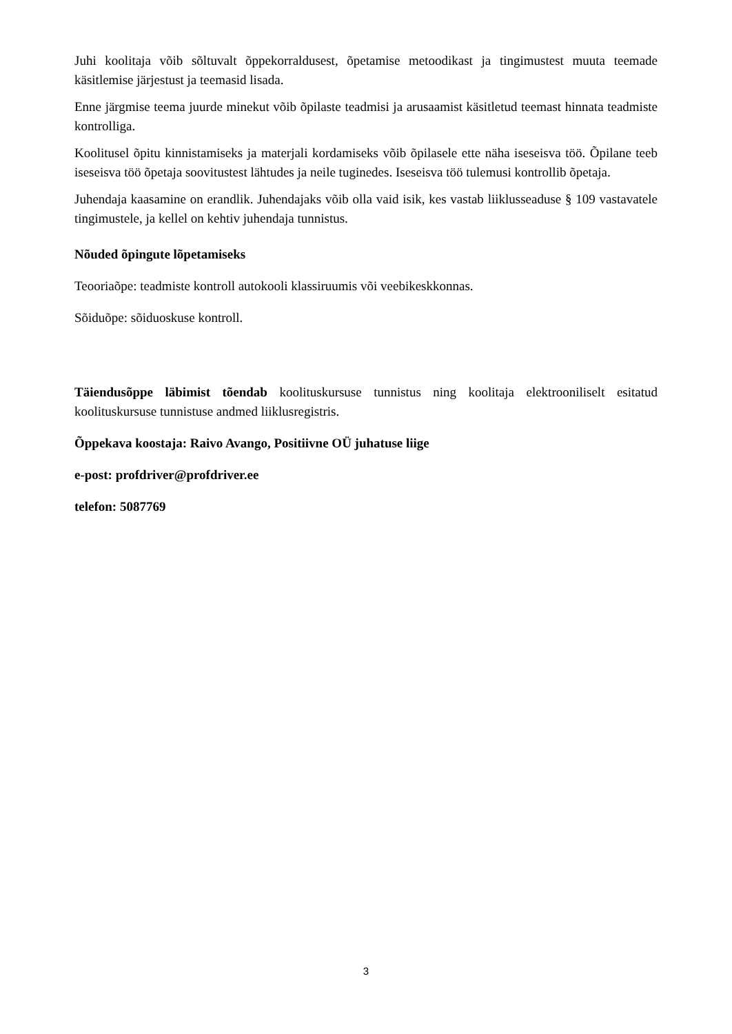Juhi koolitaja võib sõltuvalt õppekorraldusest, õpetamise metoodikast ja tingimustest muuta teemade käsitlemise järjestust ja teemasid lisada.
Enne järgmise teema juurde minekut võib õpilaste teadmisi ja arusaamist käsitletud teemast hinnata teadmiste kontrolliga.
Koolitusel õpitu kinnistamiseks ja materjali kordamiseks võib õpilasele ette näha iseseisva töö. Õpilane teeb iseseisva töö õpetaja soovitustest lähtudes ja neile tuginedes. Iseseisva töö tulemusi kontrollib õpetaja.
Juhendaja kaasamine on erandlik. Juhendajaks võib olla vaid isik, kes vastab liiklusseaduse § 109 vastavatele tingimustele, ja kellel on kehtiv juhendaja tunnistus.
Nõuded õpingute lõpetamiseks
Teooriaõpe: teadmiste kontroll autokooli klassiruumis või veebikeskkonnas.
Sõiduõpe: sõiduoskuse kontroll.
Täiendusõppe läbimist tõendab koolituskursuse tunnistus ning koolitaja elektrooniliselt esitatud koolituskursuse tunnistuse andmed liiklusregistris.
Õppekava koostaja: Raivo Avango, Positiivne OÜ juhatuse liige
e-post: profdriver@profdriver.ee
telefon: 5087769
3